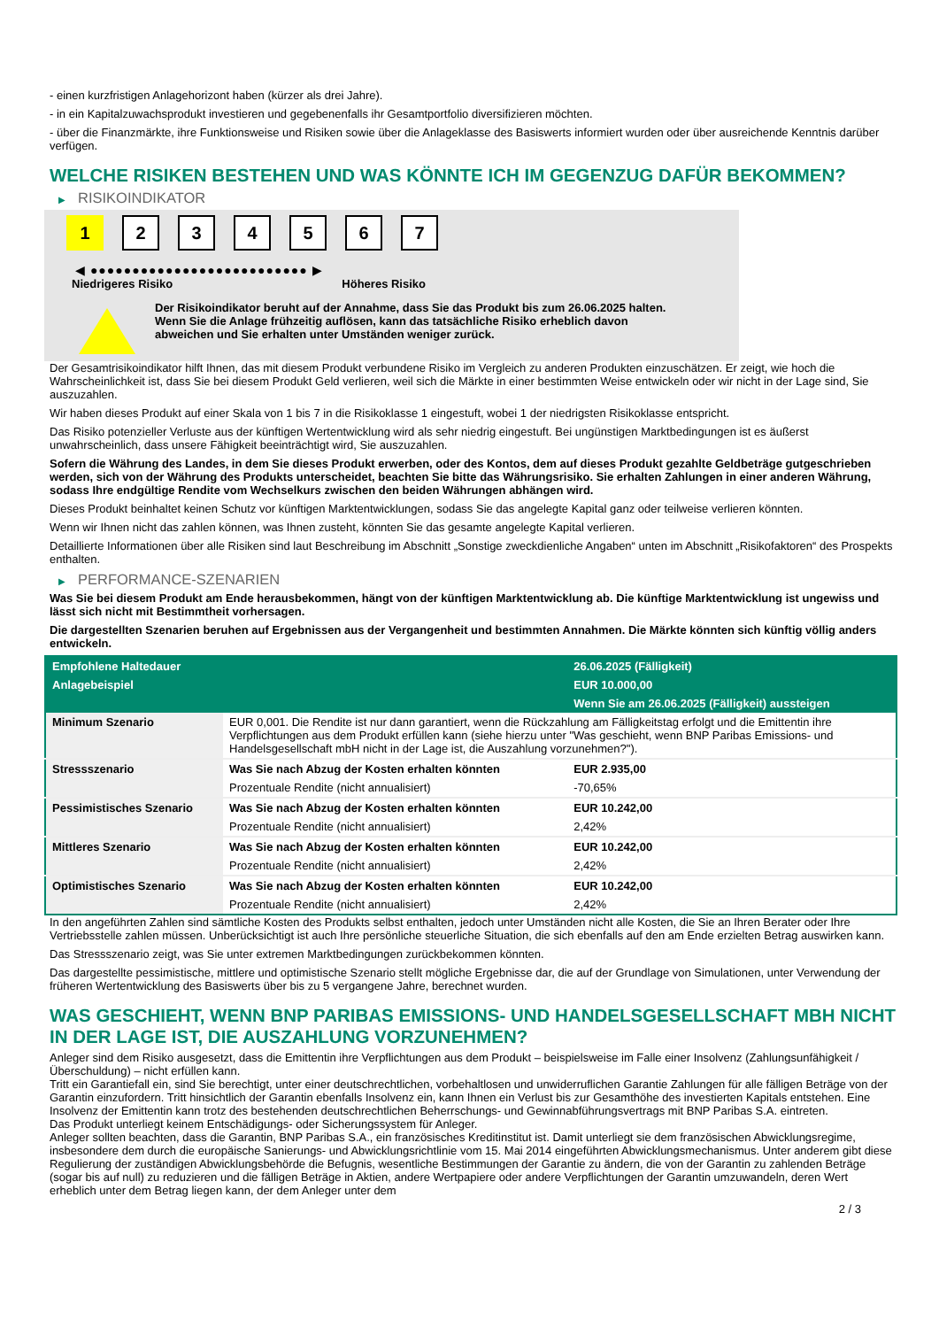- einen kurzfristigen Anlagehorizont haben (kürzer als drei Jahre).
- in ein Kapitalzuwachsprodukt investieren und gegebenenfalls ihr Gesamtportfolio diversifizieren möchten.
- über die Finanzmärkte, ihre Funktionsweise und Risiken sowie über die Anlageklasse des Basiswerts informiert wurden oder über ausreichende Kenntnis darüber verfügen.
WELCHE RISIKEN BESTEHEN UND WAS KÖNNTE ICH IM GEGENZUG DAFÜR BEKOMMEN?
▶ RISIKOINDIKATOR
1 2 3 4 5 6 7
◀ ●●●●●●●●●●●●●●●●●●●●●●●●●● ▶
Niedrigeres Risiko Höheres Risiko
Der Risikoindikator beruht auf der Annahme, dass Sie das Produkt bis zum 26.06.2025 halten.
Wenn Sie die Anlage frühzeitig auflösen, kann das tatsächliche Risiko erheblich davon abweichen und Sie erhalten unter Umständen weniger zurück.
Der Gesamtrisikoindikator hilft Ihnen, das mit diesem Produkt verbundene Risiko im Vergleich zu anderen Produkten einzuschätzen. Er zeigt, wie hoch die Wahrscheinlichkeit ist, dass Sie bei diesem Produkt Geld verlieren, weil sich die Märkte in einer bestimmten Weise entwickeln oder wir nicht in der Lage sind, Sie auszuzahlen.
Wir haben dieses Produkt auf einer Skala von 1 bis 7 in die Risikoklasse 1 eingestuft, wobei 1 der niedrigsten Risikoklasse entspricht.
Das Risiko potenzieller Verluste aus der künftigen Wertentwicklung wird als sehr niedrig eingestuft. Bei ungünstigen Marktbedingungen ist es äußerst unwahrscheinlich, dass unsere Fähigkeit beeinträchtigt wird, Sie auszuzahlen.
Sofern die Währung des Landes, in dem Sie dieses Produkt erwerben, oder des Kontos, dem auf dieses Produkt gezahlte Geldbeträge gutgeschrieben werden, sich von der Währung des Produkts unterscheidet, beachten Sie bitte das Währungsrisiko. Sie erhalten Zahlungen in einer anderen Währung, sodass Ihre endgültige Rendite vom Wechselkurs zwischen den beiden Währungen abhängen wird.
Dieses Produkt beinhaltet keinen Schutz vor künftigen Marktentwicklungen, sodass Sie das angelegte Kapital ganz oder teilweise verlieren könnten.
Wenn wir Ihnen nicht das zahlen können, was Ihnen zusteht, könnten Sie das gesamte angelegte Kapital verlieren.
Detaillierte Informationen über alle Risiken sind laut Beschreibung im Abschnitt „Sonstige zweckdienliche Angaben“ unten im Abschnitt „Risikofaktoren“ des Prospekts enthalten.
▶ PERFORMANCE-SZENARIEN
Was Sie bei diesem Produkt am Ende herausbekommen, hängt von der künftigen Marktentwicklung ab. Die künftige Marktentwicklung ist ungewiss und lässt sich nicht mit Bestimmtheit vorhersagen.
Die dargestellten Szenarien beruhen auf Ergebnissen aus der Vergangenheit und bestimmten Annahmen. Die Märkte könnten sich künftig völlig anders entwickeln.
| Empfohlene Haltedauer | | 26.06.2025 (Fälligkeit) |
| Anlagebeispiel | | EUR 10.000,00 |
| | | Wenn Sie am 26.06.2025 (Fälligkeit) aussteigen |
| Minimum Szenario | EUR 0,001. Die Rendite ist nur dann garantiert, wenn die Rückzahlung am Fälligkeitstag erfolgt und die Emittentin ihre Verpflichtungen aus dem Produkt erfüllen kann (siehe hierzu unter "Was geschieht, wenn BNP Paribas Emissions- und Handelsgesellschaft mbH nicht in der Lage ist, die Auszahlung vorzunehmen?"). | |
| Stressszenario | Was Sie nach Abzug der Kosten erhalten könnten | EUR 2.935,00 |
| | Prozentuale Rendite (nicht annualisiert) | -70,65% |
| Pessimistisches Szenario | Was Sie nach Abzug der Kosten erhalten könnten | EUR 10.242,00 |
| | Prozentuale Rendite (nicht annualisiert) | 2,42% |
| Mittleres Szenario | Was Sie nach Abzug der Kosten erhalten könnten | EUR 10.242,00 |
| | Prozentuale Rendite (nicht annualisiert) | 2,42% |
| Optimistisches Szenario | Was Sie nach Abzug der Kosten erhalten könnten | EUR 10.242,00 |
| | Prozentuale Rendite (nicht annualisiert) | 2,42% |
In den angeführten Zahlen sind sämtliche Kosten des Produkts selbst enthalten, jedoch unter Umständen nicht alle Kosten, die Sie an Ihren Berater oder Ihre Vertriebsstelle zahlen müssen. Unberücksichtigt ist auch Ihre persönliche steuerliche Situation, die sich ebenfalls auf den am Ende erzielten Betrag auswirken kann.
Das Stressszenario zeigt, was Sie unter extremen Marktbedingungen zurückbekommen könnten.
Das dargestellte pessimistische, mittlere und optimistische Szenario stellt mögliche Ergebnisse dar, die auf der Grundlage von Simulationen, unter Verwendung der früheren Wertentwicklung des Basiswerts über bis zu 5 vergangene Jahre, berechnet wurden.
WAS GESCHIEHT, WENN BNP PARIBAS EMISSIONS- UND HANDELSGESELLSCHAFT MBH NICHT IN DER LAGE IST, DIE AUSZAHLUNG VORZUNEHMEN?
Anleger sind dem Risiko ausgesetzt, dass die Emittentin ihre Verpflichtungen aus dem Produkt – beispielsweise im Falle einer Insolvenz (Zahlungsunfähigkeit / Überschuldung) – nicht erfüllen kann.
Tritt ein Garantiefall ein, sind Sie berechtigt, unter einer deutschrechtlichen, vorbehaltlosen und unwiderruflichen Garantie Zahlungen für alle fälligen Beträge von der Garantin einzufordern. Tritt hinsichtlich der Garantin ebenfalls Insolvenz ein, kann Ihnen ein Verlust bis zur Gesamthöhe des investierten Kapitals entstehen. Eine Insolvenz der Emittentin kann trotz des bestehenden deutschrechtlichen Beherrschungs- und Gewinnabführungsvertrags mit BNP Paribas S.A. eintreten.
Das Produkt unterliegt keinem Entschädigungs- oder Sicherungssystem für Anleger.
Anleger sollten beachten, dass die Garantin, BNP Paribas S.A., ein französisches Kreditinstitut ist. Damit unterliegt sie dem französischen Abwicklungsregime, insbesondere dem durch die europäische Sanierungs- und Abwicklungsrichtlinie vom 15. Mai 2014 eingeführten Abwicklungsmechanismus. Unter anderem gibt diese Regulierung der zuständigen Abwicklungsbehörde die Befugnis, wesentliche Bestimmungen der Garantie zu ändern, die von der Garantin zu zahlenden Beträge (sogar bis auf null) zu reduzieren und die fälligen Beträge in Aktien, andere Wertpapiere oder andere Verpflichtungen der Garantin umzuwandeln, deren Wert erheblich unter dem Betrag liegen kann, der dem Anleger unter dem
2 / 3